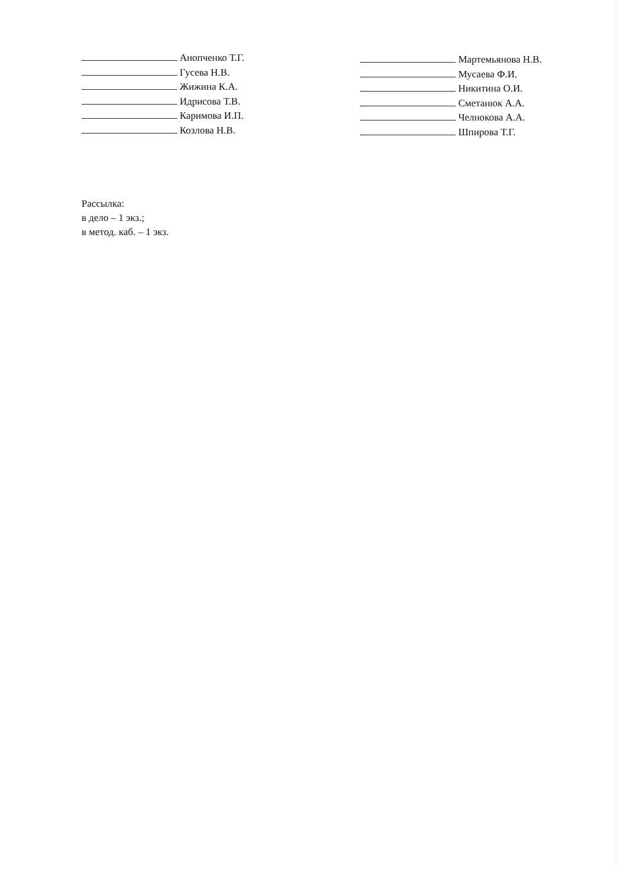Анопченко Т.Г.
Гусева Н.В.
Жижина К.А.
Идрисова Т.В.
Каримова И.П.
Козлова Н.В.
Мартемьянова Н.В.
Мусаева Ф.И.
Никитина О.И.
Сметанюк А.А.
Челнокова А.А.
Шпирова Т.Г.
Рассылка:
в дело – 1 экз.;
в метод. каб. – 1 экз.